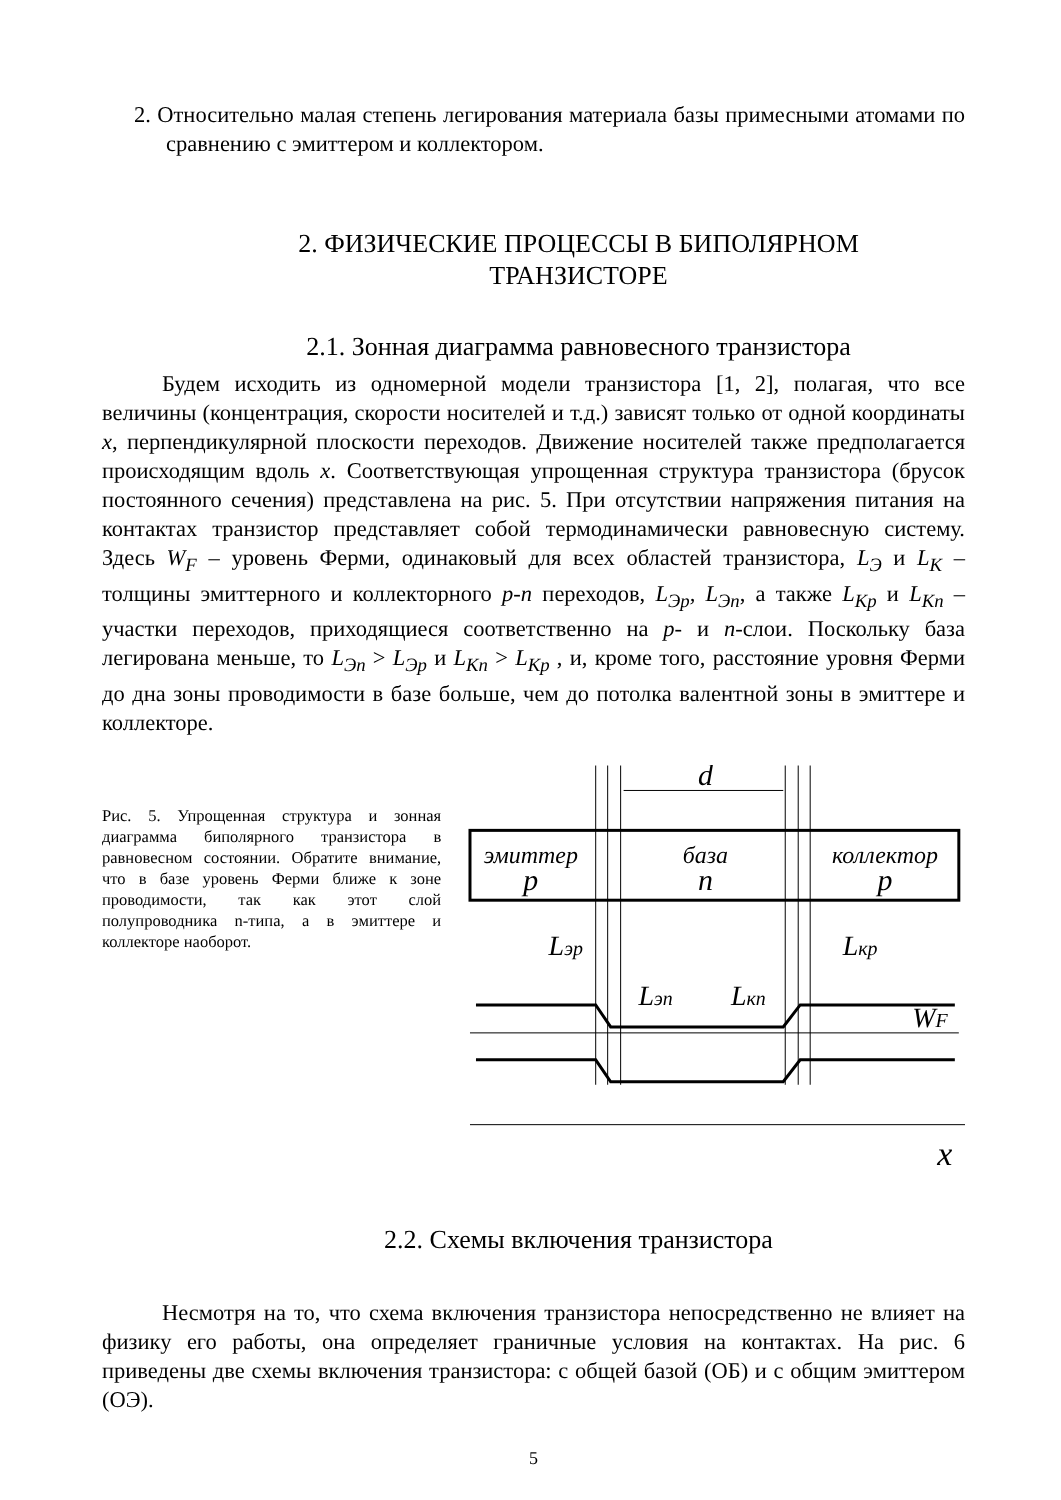2. Относительно малая степень легирования материала базы примесными атомами по сравнению с эмиттером и коллектором.
2. ФИЗИЧЕСКИЕ ПРОЦЕССЫ В БИПОЛЯРНОМ
ТРАНЗИСТОРЕ
2.1. Зонная диаграмма равновесного транзистора
Будем исходить из одномерной модели транзистора [1, 2], полагая, что все величины (концентрация, скорости носителей и т.д.) зависят только от одной координаты x, перпендикулярной плоскости переходов. Движение носителей также предполагается происходящим вдоль x. Соответствующая упрощенная структура транзистора (брусок постоянного сечения) представлена на рис. 5. При отсутствии напряжения питания на контактах транзистор представляет собой термодинамически равновесную систему. Здесь W<sub>F</sub> – уровень Ферми, одинаковый для всех областей транзистора, L<sub>Э</sub> и L<sub>K</sub> – толщины эмиттерного и коллекторного p-n переходов, L<sub>Эp</sub>, L<sub>Эn</sub>, а также L<sub>Kp</sub> и L<sub>Kn</sub> – участки переходов, приходящиеся соответственно на p- и n-слои. Поскольку база легирована меньше, то L<sub>Эn</sub> > L<sub>Эp</sub> и L<sub>Kn</sub> > L<sub>Kp</sub> , и, кроме того, расстояние уровня Ферми до дна зоны проводимости в базе больше, чем до потолка валентной зоны в эмиттере и коллекторе.
Рис. 5. Упрощенная структура и зонная диаграмма биполярного транзистора в равновесном состоянии. Обратите внимание, что в базе уровень Ферми ближе к зоне проводимости, так как этот слой полупроводника n-типа, а в эмиттере и коллекторе наоборот.
d
эмиттер
p
база
n
коллектор
p
Lэp
Lкp
Lэn
Lкn
WF
x
2.2. Схемы включения транзистора
Несмотря на то, что схема включения транзистора непосредственно не влияет на физику его работы, она определяет граничные условия на контактах. На рис. 6 приведены две схемы включения транзистора: с общей базой (ОБ) и с общим эмиттером (ОЭ).
5